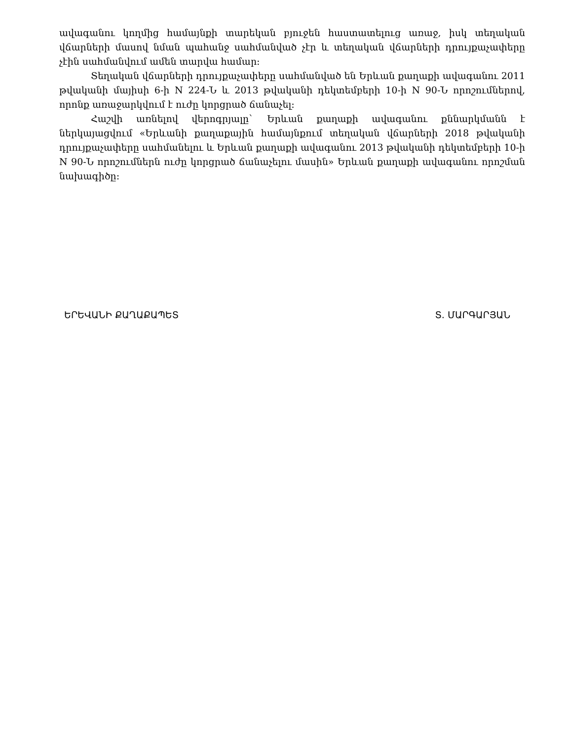ավագանու կողմից համայնքի տարեկան բյուջեն հաստատելուց առաջ, իսկ տեղական վճարների մասով նման պահանջ սահմանված չէր և տեղական վճարների դրույքաչափերը չէին սահմանվում ամեն տարվա համար:
Տեղական վճարների դրույքաչափերը սահմանված են Երևան քաղաքի ավագանու 2011 թվականի մայիսի 6-ի N 224-Ն և 2013 թվականի դեկտեմբերի 10-ի N 90-Ն որոշումներով, որոնք առաջարկվում է ուժը կորցրած ճանաչել:
Հաշվի առնելով վերոգրյալը` Երևան քաղաքի ավագանու քննարկմանն է ներկայացվում «Երևանի քաղաքային համայնքում տեղական վճարների 2018 թվականի դրույքաչափերը սահմանելու և Երևան քաղաքի ավագանու 2013 թվականի դեկտեմբերի 10-ի N 90-Ն որոշումներն ուժը կորցրած ճանաչելու մասին» Երևան քաղաքի ավագանու որոշման նախագիծը:
ԵՐԵՎԱՆԻ ՔԱՂԱՔԱՊԵՏ Տ. ՄԱՐԳԱՐՅԱՆ